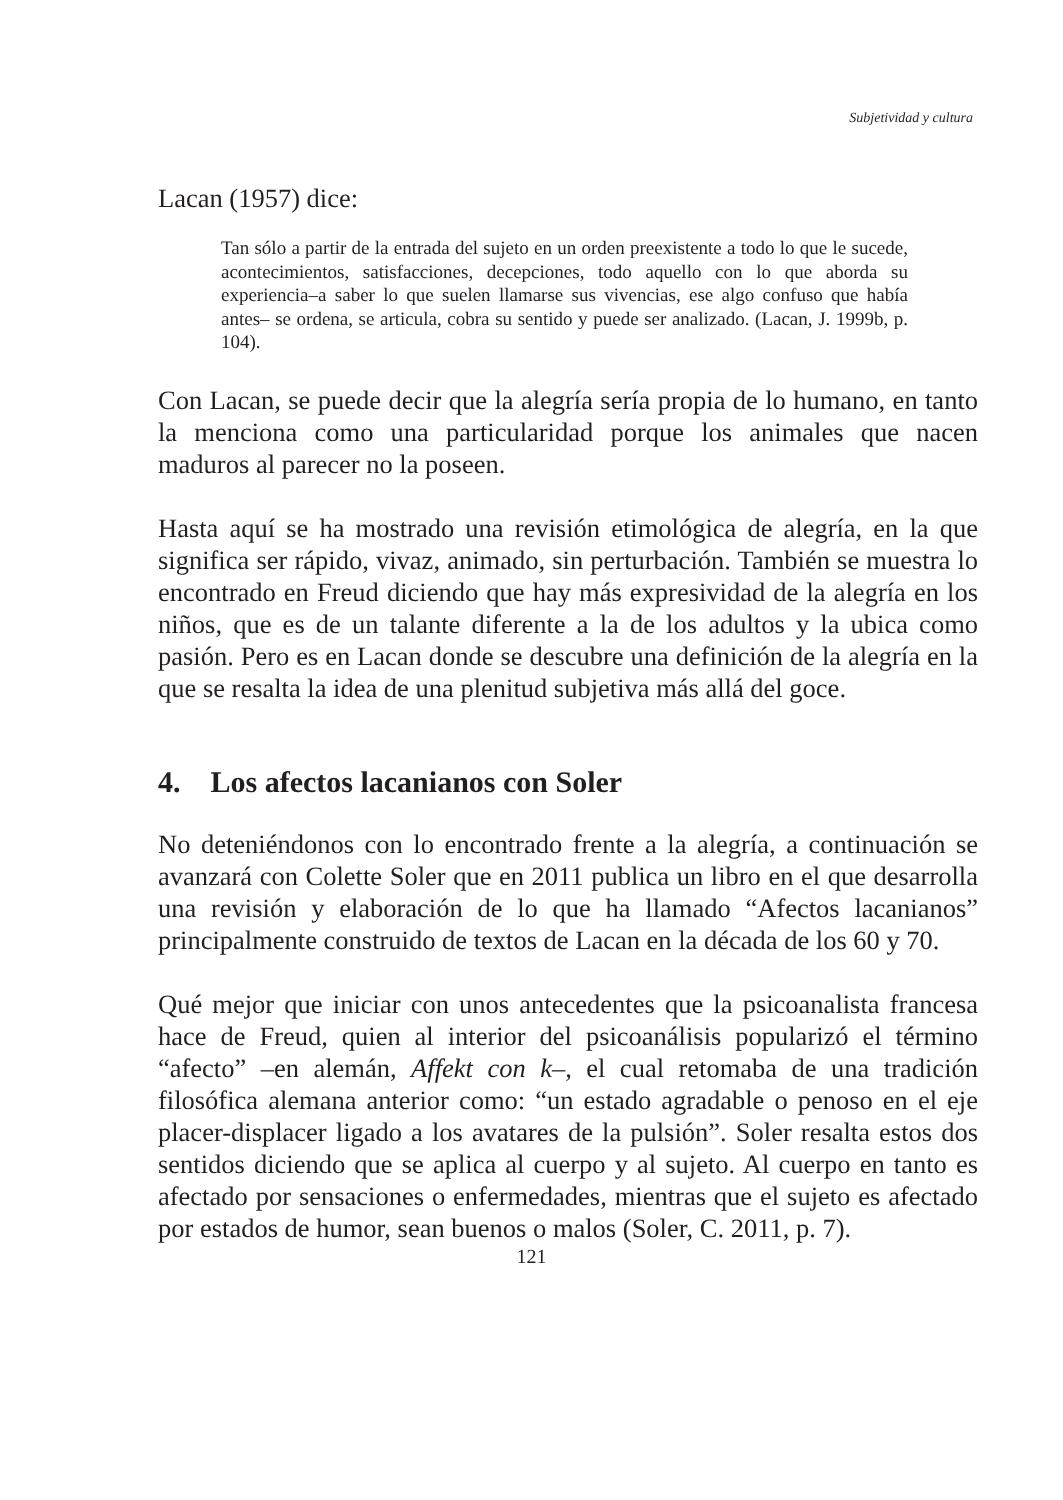Subjetividad y cultura
Lacan (1957) dice:
Tan sólo a partir de la entrada del sujeto en un orden preexistente a todo lo que le sucede, acontecimientos, satisfacciones, decepciones, todo aquello con lo que aborda su experiencia–a saber lo que suelen llamarse sus vivencias, ese algo confuso que había antes– se ordena, se articula, cobra su sentido y puede ser analizado. (Lacan, J. 1999b, p. 104).
Con Lacan, se puede decir que la alegría sería propia de lo humano, en tanto la menciona como una particularidad porque los animales que nacen maduros al parecer no la poseen.
Hasta aquí se ha mostrado una revisión etimológica de alegría, en la que significa ser rápido, vivaz, animado, sin perturbación. También se muestra lo encontrado en Freud diciendo que hay más expresividad de la alegría en los niños, que es de un talante diferente a la de los adultos y la ubica como pasión. Pero es en Lacan donde se descubre una definición de la alegría en la que se resalta la idea de una plenitud subjetiva más allá del goce.
4. Los afectos lacanianos con Soler
No deteniéndonos con lo encontrado frente a la alegría, a continuación se avanzará con Colette Soler que en 2011 publica un libro en el que desarrolla una revisión y elaboración de lo que ha llamado “Afectos lacanianos” principalmente construido de textos de Lacan en la década de los 60 y 70.
Qué mejor que iniciar con unos antecedentes que la psicoanalista francesa hace de Freud, quien al interior del psicoanálisis popularizó el término “afecto” –en alemán, Affekt con k–, el cual retomaba de una tradición filosófica alemana anterior como: “un estado agradable o penoso en el eje placer-displacer ligado a los avatares de la pulsión”. Soler resalta estos dos sentidos diciendo que se aplica al cuerpo y al sujeto. Al cuerpo en tanto es afectado por sensaciones o enfermedades, mientras que el sujeto es afectado por estados de humor, sean buenos o malos (Soler, C. 2011, p. 7).
121